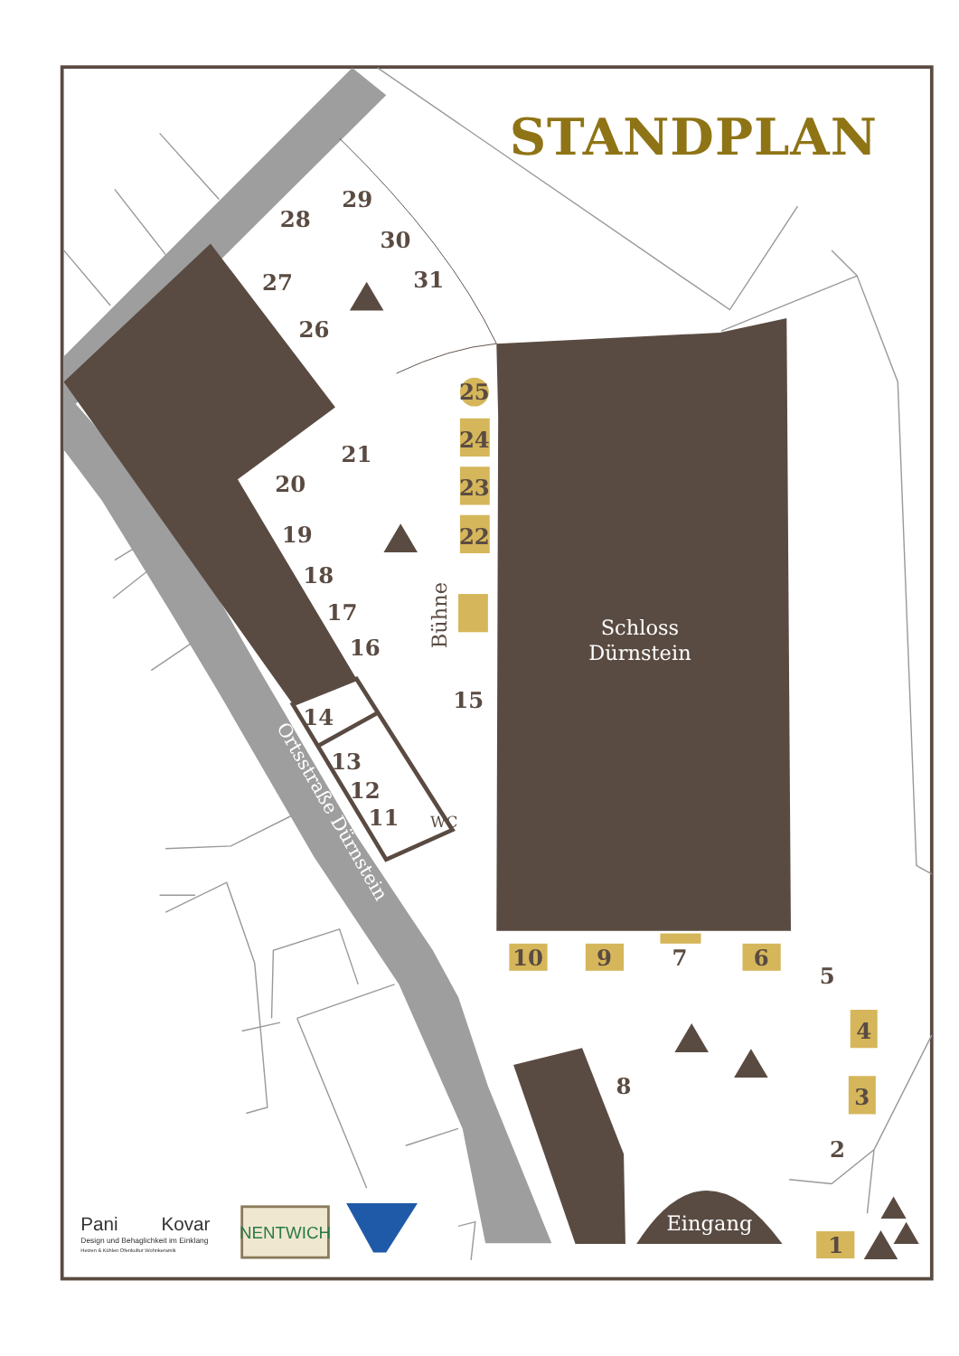STANDPLAN
10
9
7
6
5
4
3
2
1
8
25
24
23
22
21
20
19
18
17
16
15
14
13
12
11
26
27
28
29
30
31
WC
Bühne
Schloss
Dürnstein
Ortsstraße Dürnstein
Eingang
Pani
Kovar
Design und Behaglichkeit im Einklang
Heizen & Kühlen Ofenkultur Wohnkeramik
NENTWICH